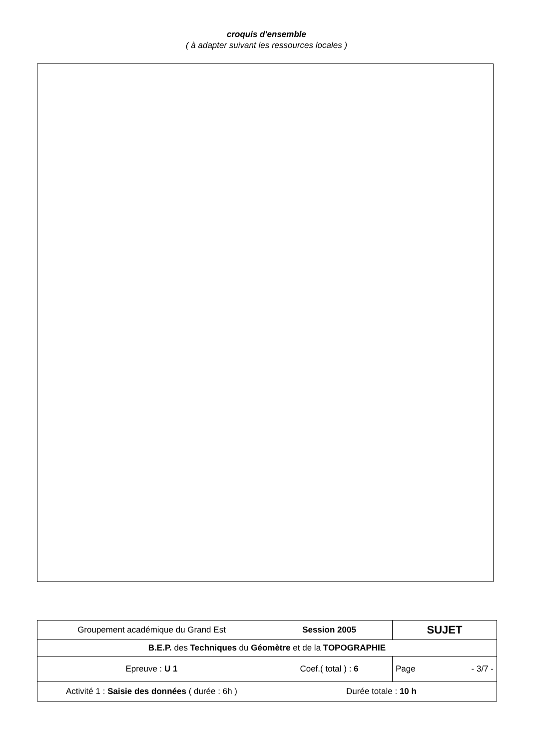croquis d'ensemble
( à adapter suivant les ressources locales )
| Groupement académique du Grand Est | Session 2005 | SUJET |
| B.E.P. des Techniques du Géomètre et de la TOPOGRAPHIE | | |
| Epreuve : U 1 | Coef.( total ) : 6 | Page - 3/7 - |
| Activité 1 : Saisie des données ( durée : 6h ) | Durée totale : 10 h | |